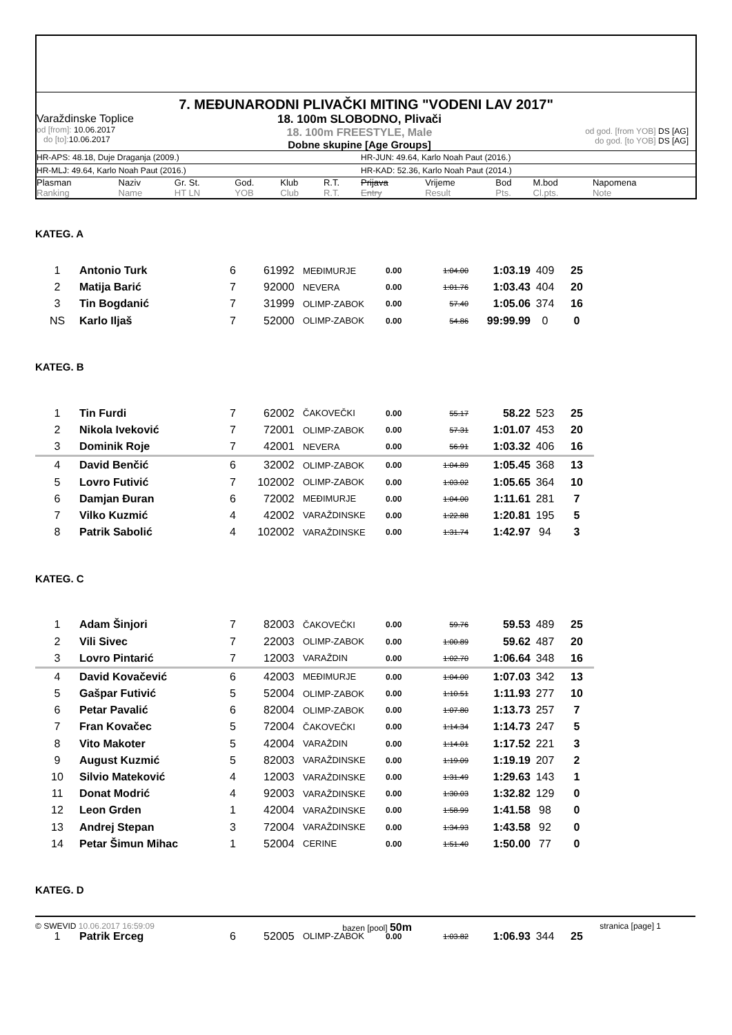7. MEĐUNARODNI PLIVAČKI MITING "VODENI LAV 2017"
Varaždinske Toplice
od [from]: 10.06.2017
do [to]: 10.06.2017
18. 100m SLOBODNO, Plivači
18. 100m FREESTYLE, Male
Dobne skupine [Age Groups]
od god. [from YOB] DS [AG]
do god. [to YOB] DS [AG]
HR-APS: 48.18, Duje Draganja (2009.) HR-JUN: 49.64, Karlo Noah Paut (2016.)
HR-MLJ: 49.64, Karlo Noah Paut (2016.) HR-KAD: 52.36, Karlo Noah Paut (2014.)
| Plasman Ranking | Naziv Name | Gr. St. HT LN | God. YOB | Klub Club | R.T. R.T. | Prijava Entry | Vrijeme Result | Bod Pts. | M.bod Cl.pts. | Napomena Note |
| --- | --- | --- | --- | --- | --- | --- | --- | --- | --- | --- |
| KATEG. A | | | | | | | | | | |
| 1 | Antonio Turk | 6 | 6 | 1992 | MEĐIMURJE | 0.00 | 1:04.00 | 1:03.19 | 409 | 25 |
| 2 | Matija Barić | 7 | 9 | 2000 | NEVERA | 0.00 | 1:01.76 | 1:03.43 | 404 | 20 |
| 3 | Tin Bogdanić | 7 | 3 | 1999 | OLIMP-ZABOK | 0.00 | 57.40 | 1:05.06 | 374 | 16 |
| NS | Karlo Iljaš | 7 | 5 | 2000 | OLIMP-ZABOK | 0.00 | 54.86 | 99:99.99 | 0 | 0 |
| KATEG. B | | | | | | | | | | |
| 1 | Tin Furdi | 7 | 6 | 2002 | ČAKOVEČKI | 0.00 | 55.17 | 58.22 | 523 | 25 |
| 2 | Nikola Iveković | 7 | 7 | 2001 | OLIMP-ZABOK | 0.00 | 57.31 | 1:01.07 | 453 | 20 |
| 3 | Dominik Roje | 7 | 4 | 2001 | NEVERA | 0.00 | 56.91 | 1:03.32 | 406 | 16 |
| 4 | David Benčić | 6 | 3 | 2002 | OLIMP-ZABOK | 0.00 | 1:04.89 | 1:05.45 | 368 | 13 |
| 5 | Lovro Futivić | 7 | 10 | 2002 | OLIMP-ZABOK | 0.00 | 1:03.02 | 1:05.65 | 364 | 10 |
| 6 | Damjan Đuran | 6 | 7 | 2002 | MEĐIMURJE | 0.00 | 1:04.00 | 1:11.61 | 281 | 7 |
| 7 | Vilko Kuzmić | 4 | 4 | 2002 | VARAŽDINSKE | 0.00 | 1:22.88 | 1:20.81 | 195 | 5 |
| 8 | Patrik Sabolić | 4 | 10 | 2002 | VARAŽDINSKE | 0.00 | 1:31.74 | 1:42.97 | 94 | 3 |
| KATEG. C | | | | | | | | | | |
| 1 | Adam Šinjori | 7 | 8 | 2003 | ČAKOVEČKI | 0.00 | 59.76 | 59.53 | 489 | 25 |
| 2 | Vili Sivec | 7 | 2 | 2003 | OLIMP-ZABOK | 0.00 | 1:00.89 | 59.62 | 487 | 20 |
| 3 | Lovro Pintarić | 7 | 1 | 2003 | VARAŽDIN | 0.00 | 1:02.70 | 1:06.64 | 348 | 16 |
| 4 | David Kovačević | 6 | 4 | 2003 | MEĐIMURJE | 0.00 | 1:04.00 | 1:07.03 | 342 | 13 |
| 5 | Gašpar Futivić | 5 | 5 | 2004 | OLIMP-ZABOK | 0.00 | 1:10.51 | 1:11.93 | 277 | 10 |
| 6 | Petar Pavalić | 6 | 8 | 2004 | OLIMP-ZABOK | 0.00 | 1:07.80 | 1:13.73 | 257 | 7 |
| 7 | Fran Kovačec | 5 | 7 | 2004 | ČAKOVEČKI | 0.00 | 1:14.34 | 1:14.73 | 247 | 5 |
| 8 | Vito Makoter | 5 | 4 | 2004 | VARAŽDIN | 0.00 | 1:14.01 | 1:17.52 | 221 | 3 |
| 9 | August Kuzmić | 5 | 8 | 2003 | VARAŽDINSKE | 0.00 | 1:19.09 | 1:19.19 | 207 | 2 |
| 10 | Silvio Mateković | 4 | 1 | 2003 | VARAŽDINSKE | 0.00 | 1:31.49 | 1:29.63 | 143 | 1 |
| 11 | Donat Modrić | 4 | 9 | 2003 | VARAŽDINSKE | 0.00 | 1:30.03 | 1:32.82 | 129 | 0 |
| 12 | Leon Grden | 1 | 4 | 2004 | VARAŽDINSKE | 0.00 | 1:58.99 | 1:41.58 | 98 | 0 |
| 13 | Andrej Stepan | 3 | 7 | 2004 | VARAŽDINSKE | 0.00 | 1:34.93 | 1:43.58 | 92 | 0 |
| 14 | Petar Šimun Mihac | 1 | 5 | 2004 | CERINE | 0.00 | 1:51.40 | 1:50.00 | 77 | 0 |
| KATEG. D | | | | | | | | | | |
| 1 | Patrik Erceg | 6 | 5 | 2005 | OLIMP-ZABOK | 0.00 | 1:03.82 | 1:06.93 | 344 | 25 |
© SWEVID 10.06.2017 16:59:09 bazen [pool] 50m
stranica [page] 1